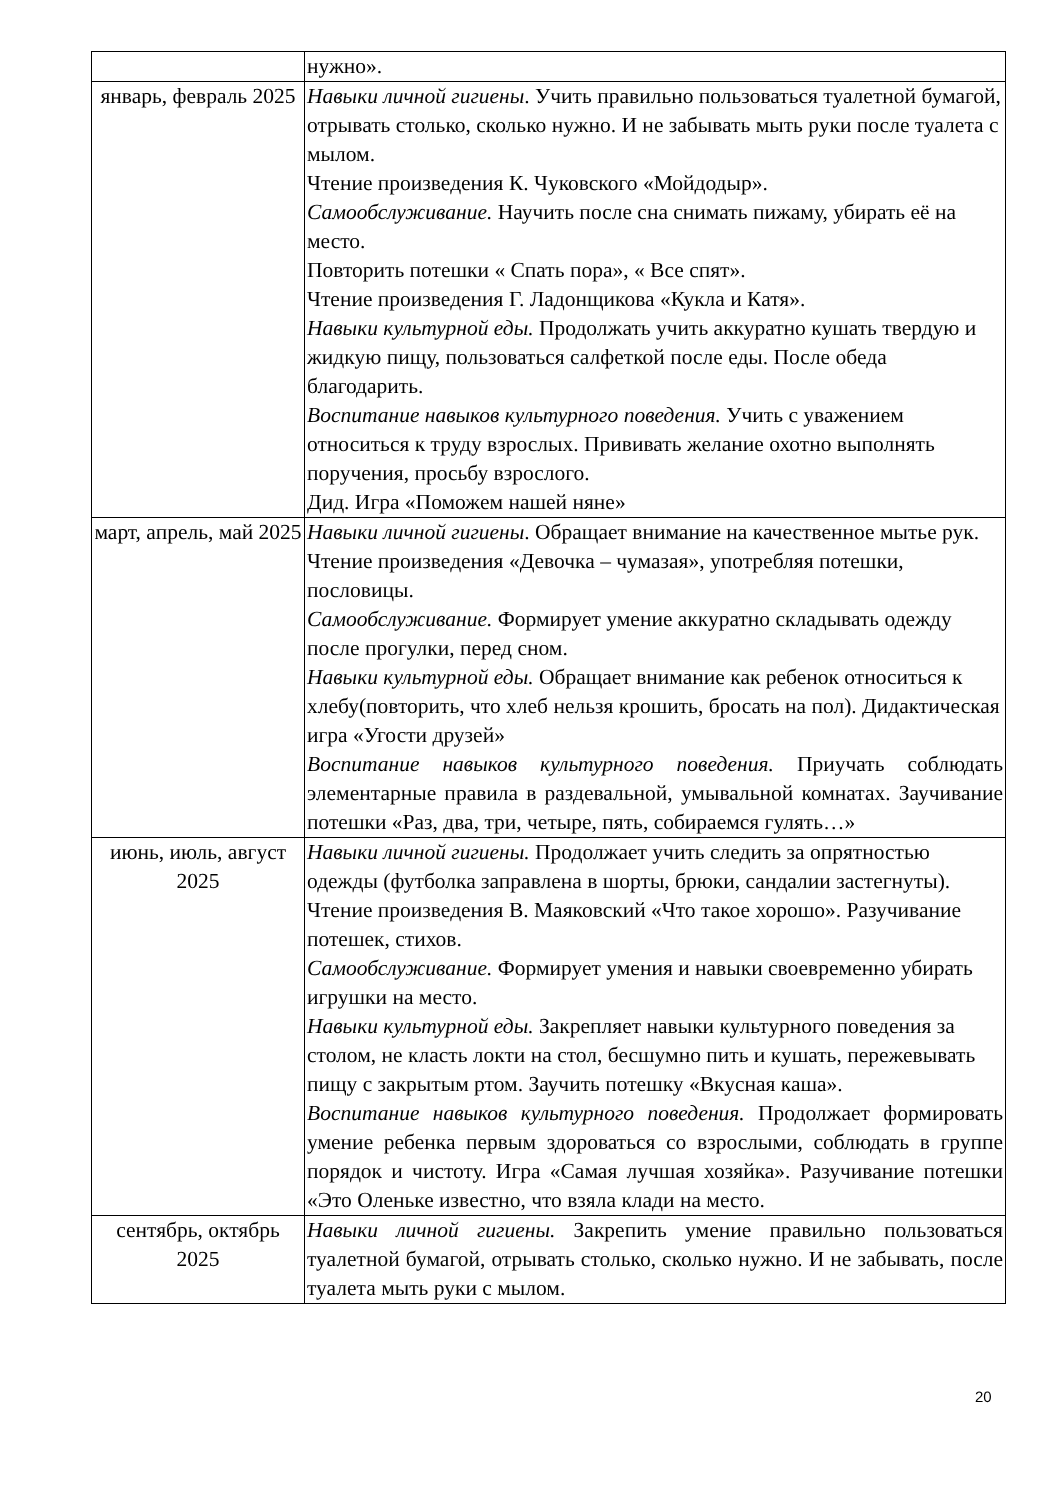| | нужно». |
| январь, февраль 2025 | Навыки личной гигиены . Учить правильно пользоваться туалетной бумагой, отрывать столько, сколько нужно. И не забывать мыть руки после туалета с мылом. Чтение произведения К. Чуковского «Мойдодыр». Самообслуживание. Научить после сна снимать пижаму, убирать её на место. Повторить потешки « Спать пора», « Все спят». Чтение произведения Г. Ладонщикова «Кукла и Катя». Навыки культурной еды. Продолжать учить аккуратно кушать твердую и жидкую пищу, пользоваться салфеткой после еды. После обеда благодарить. Воспитание навыков культурного поведения. Учить с уважением относиться к труду взрослых. Прививать желание охотно выполнять поручения, просьбу взрослого. Дид. Игра «Поможем нашей няне» |
| март, апрель, май 2025 | Навыки личной гигиены . Обращает внимание на качественное мытье рук. Чтение произведения «Девочка – чумазая», употребляя потешки, пословицы. Самообслуживание. Формирует умение аккуратно складывать одежду после прогулки, перед сном. Навыки культурной еды. Обращает внимание как ребенок относиться к хлебу(повторить, что хлеб нельзя крошить, бросать на пол). Дидактическая игра «Угости друзей» Воспитание навыков культурного поведения. Приучать соблюдать элементарные правила в раздевальной, умывальной комнатах. Заучивание потешки «Раз, два, три, четыре, пять, собираемся гулять…» |
| июнь, июль, август 2025 | Навыки личной гигиены. Продолжает учить следить за опрятностью одежды (футболка заправлена в шорты, брюки, сандалии застегнуты). Чтение произведения В. Маяковский «Что такое хорошо». Разучивание потешек, стихов. Самообслуживание. Формирует умения и навыки своевременно убирать игрушки на место. Навыки культурной еды. Закрепляет навыки культурного поведения за столом, не класть локти на стол, бесшумно пить и кушать, пережевывать пищу с закрытым ртом. Заучить потешку «Вкусная каша». Воспитание навыков культурного поведения. Продолжает формировать умение ребенка первым здороваться со взрослыми, соблюдать в группе порядок и чистоту. Игра «Самая лучшая хозяйка». Разучивание потешки «Это Оленьке известно, что взяла клади на место. |
| сентябрь, октябрь 2025 | Навыки личной гигиены. Закрепить умение правильно пользоваться туалетной бумагой, отрывать столько, сколько нужно. И не забывать, после туалета мыть руки с мылом. |
20